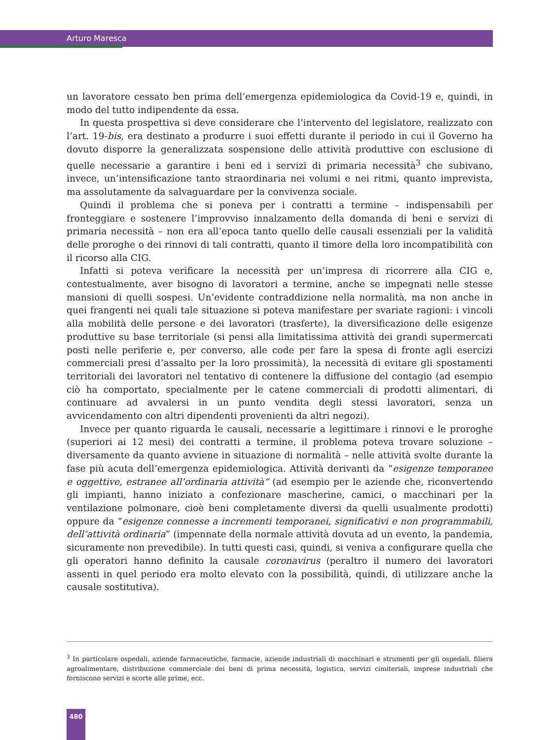Arturo Maresca
un lavoratore cessato ben prima dell’emergenza epidemiologica da Covid-19 e, quindi, in modo del tutto indipendente da essa.
In questa prospettiva si deve considerare che l’intervento del legislatore, realizzato con l’art. 19-bis, era destinato a produrre i suoi effetti durante il periodo in cui il Governo ha dovuto disporre la generalizzata sospensione delle attività produttive con esclusione di quelle necessarie a garantire i beni ed i servizi di primaria necessità<sup>3</sup> che subivano, invece, un’intensificazione tanto straordinaria nei volumi e nei ritmi, quanto imprevista, ma assolutamente da salvaguardare per la convivenza sociale.
Quindi il problema che si poneva per i contratti a termine – indispensabili per fronteggiare e sostenere l’improvviso innalzamento della domanda di beni e servizi di primaria necessità – non era all’epoca tanto quello delle causali essenziali per la validità delle proroghe o dei rinnovi di tali contratti, quanto il timore della loro incompatibilità con il ricorso alla CIG.
Infatti si poteva verificare la necessità per un’impresa di ricorrere alla CIG e, contestualmente, aver bisogno di lavoratori a termine, anche se impegnati nelle stesse mansioni di quelli sospesi. Un’evidente contraddizione nella normalità, ma non anche in quei frangenti nei quali tale situazione si poteva manifestare per svariate ragioni: i vincoli alla mobilità delle persone e dei lavoratori (trasferte), la diversificazione delle esigenze produttive su base territoriale (si pensi alla limitatissima attività dei grandi supermercati posti nelle periferie e, per converso, alle code per fare la spesa di fronte agli esercizi commerciali presi d’assalto per la loro prossimità), la necessità di evitare gli spostamenti territoriali dei lavoratori nel tentativo di contenere la diffusione del contagio (ad esempio ciò ha comportato, specialmente per le catene commerciali di prodotti alimentari, di continuare ad avvalersi in un punto vendita degli stessi lavoratori, senza un avvicendamento con altri dipendenti provenienti da altri negozi).
Invece per quanto riguarda le causali, necessarie a legittimare i rinnovi e le proroghe (superiori ai 12 mesi) dei contratti a termine, il problema poteva trovare soluzione – diversamente da quanto avviene in situazione di normalità – nelle attività svolte durante la fase più acuta dell’emergenza epidemiologica. Attività derivanti da “esigenze temporanee e oggettive, estranee all’ordinaria attività” (ad esempio per le aziende che, riconvertendo gli impianti, hanno iniziato a confezionare mascherine, camici, o macchinari per la ventilazione polmonare, cioè beni completamente diversi da quelli usualmente prodotti) oppure da “esigenze connesse a incrementi temporanei, significativi e non programmabili, dell’attività ordinaria” (impennate della normale attività dovuta ad un evento, la pandemia, sicuramente non prevedibile). In tutti questi casi, quindi, si veniva a configurare quella che gli operatori hanno definito la causale coronavirus (peraltro il numero dei lavoratori assenti in quel periodo era molto elevato con la possibilità, quindi, di utilizzare anche la causale sostitutiva).
<sup>3</sup> In particolare ospedali, aziende farmaceutiche, farmacie, aziende industriali di macchinari e strumenti per gli ospedali, filiera agroalimentare, distribuzione commerciale dei beni di prima necessità, logistica, servizi cimiteriali, imprese industriali che forniscono servizi e scorte alle prime, ecc.
480